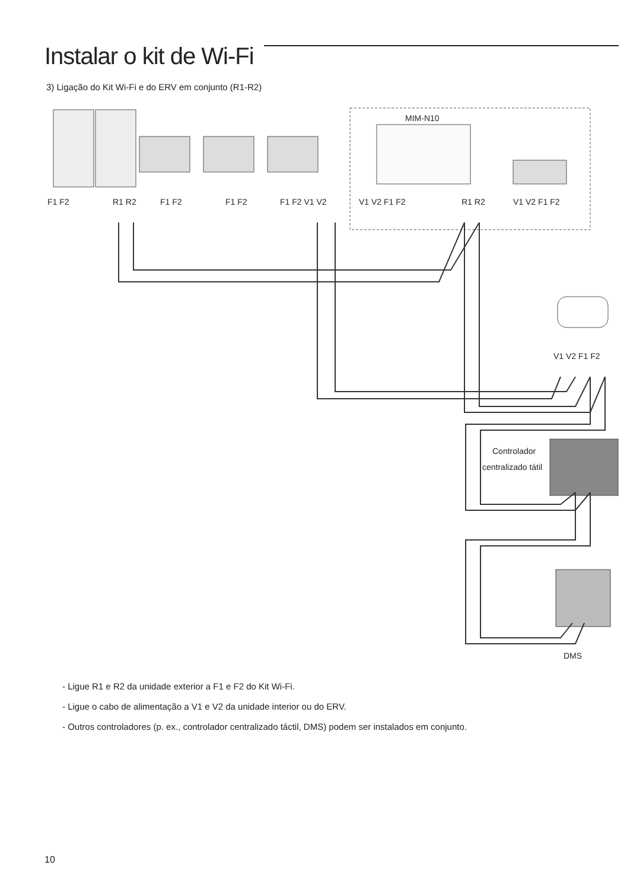Instalar o kit de Wi-Fi
3) Ligação do Kit Wi-Fi e do ERV em conjunto (R1-R2)
MIM-N10
F1 F2
R1 R2
F1 F2
F1 F2
F1 F2 V1 V2
V1 V2 F1 F2
R1 R2
V1 V2 F1 F2
V1 V2 F1 F2
Controlador
centralizado tátil
DMS
- Ligue R1 e R2 da unidade exterior a F1 e F2 do Kit Wi-Fi.
- Ligue o cabo de alimentação a V1 e V2 da unidade interior ou do ERV.
- Outros controladores (p. ex., controlador centralizado táctil, DMS) podem ser instalados em conjunto.
10